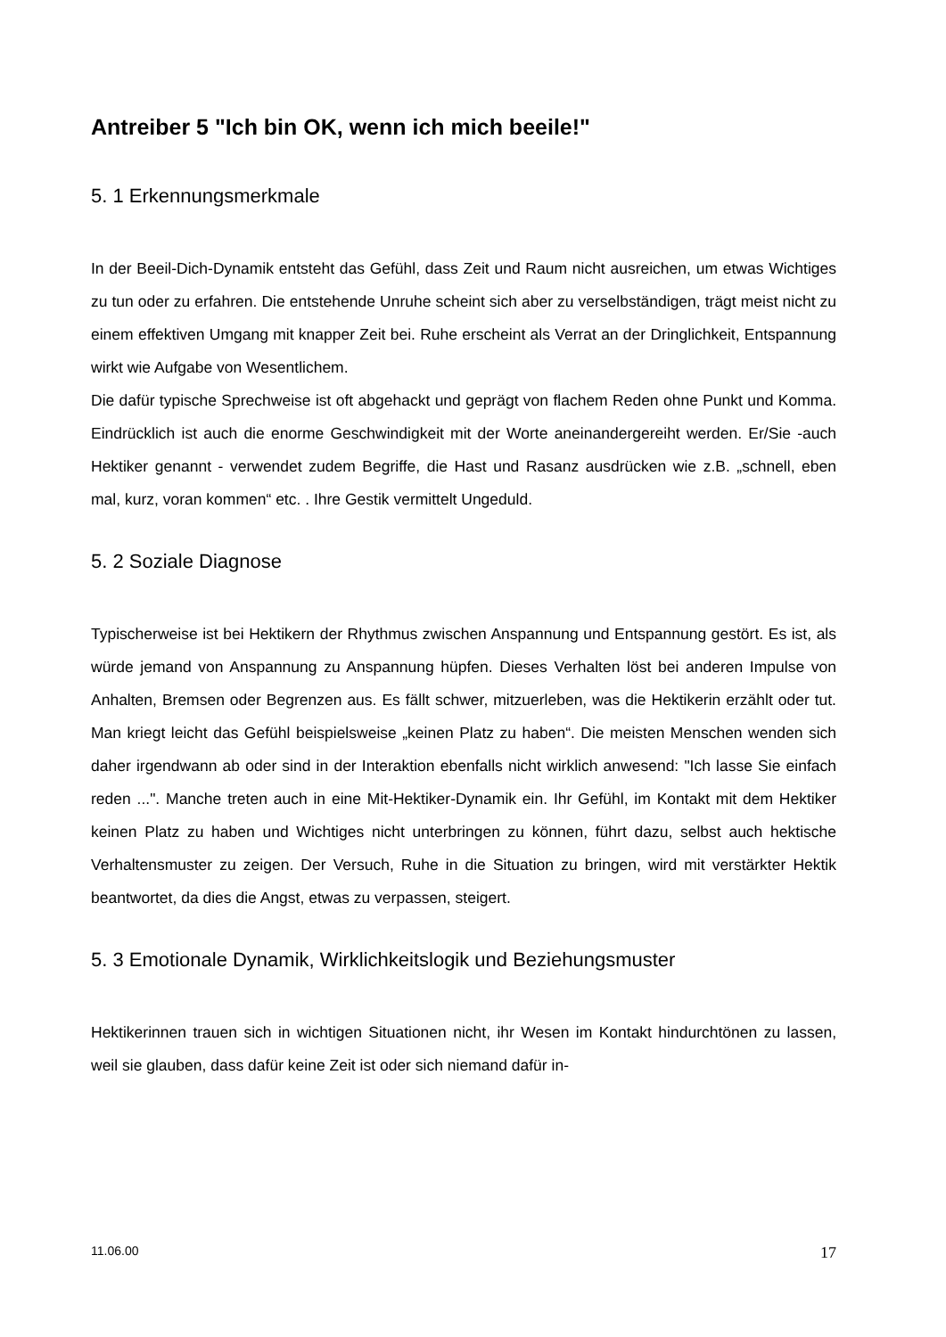Antreiber 5 "Ich bin OK, wenn ich mich beeile!"
5. 1 Erkennungsmerkmale
In der Beeil-Dich-Dynamik entsteht das Gefühl, dass Zeit und Raum nicht ausreichen, um etwas Wichtiges zu tun oder zu erfahren. Die entstehende Unruhe scheint sich aber zu verselbständigen, trägt meist nicht zu einem effektiven Umgang mit knapper Zeit bei. Ruhe erscheint als Verrat an der Dringlichkeit, Entspannung wirkt wie Aufgabe von Wesentlichem.
Die dafür typische Sprechweise ist oft abgehackt und geprägt von flachem Reden ohne Punkt und Komma. Eindrücklich ist auch die enorme Geschwindigkeit mit der Worte aneinandergereiht werden. Er/Sie -auch Hektiker genannt - verwendet zudem Begriffe, die Hast und Rasanz ausdrücken wie z.B. „schnell, eben mal, kurz, voran kommen“ etc. . Ihre Gestik vermittelt Ungeduld.
5. 2 Soziale Diagnose
Typischerweise ist bei Hektikern der Rhythmus zwischen Anspannung und Entspannung gestört. Es ist, als würde jemand von Anspannung zu Anspannung hüpfen. Dieses Verhalten löst bei anderen Impulse von Anhalten, Bremsen oder Begrenzen aus. Es fällt schwer, mitzuerleben, was die Hektikerin erzählt oder tut. Man kriegt leicht das Gefühl beispielsweise „keinen Platz zu haben“. Die meisten Menschen wenden sich daher irgendwann ab oder sind in der Interaktion ebenfalls nicht wirklich anwesend: "Ich lasse Sie einfach reden ...". Manche treten auch in eine Mit-Hektiker-Dynamik ein. Ihr Gefühl, im Kontakt mit dem Hektiker keinen Platz zu haben und Wichtiges nicht unterbringen zu können, führt dazu, selbst auch hektische Verhaltensmuster zu zeigen. Der Versuch, Ruhe in die Situation zu bringen, wird mit verstärkter Hektik beantwortet, da dies die Angst, etwas zu verpassen, steigert.
5. 3 Emotionale Dynamik, Wirklichkeitslogik und Beziehungsmuster
Hektikerinnen trauen sich in wichtigen Situationen nicht, ihr Wesen im Kontakt hindurchtönen zu lassen, weil sie glauben, dass dafür keine Zeit ist oder sich niemand dafür in-
11.06.00 17